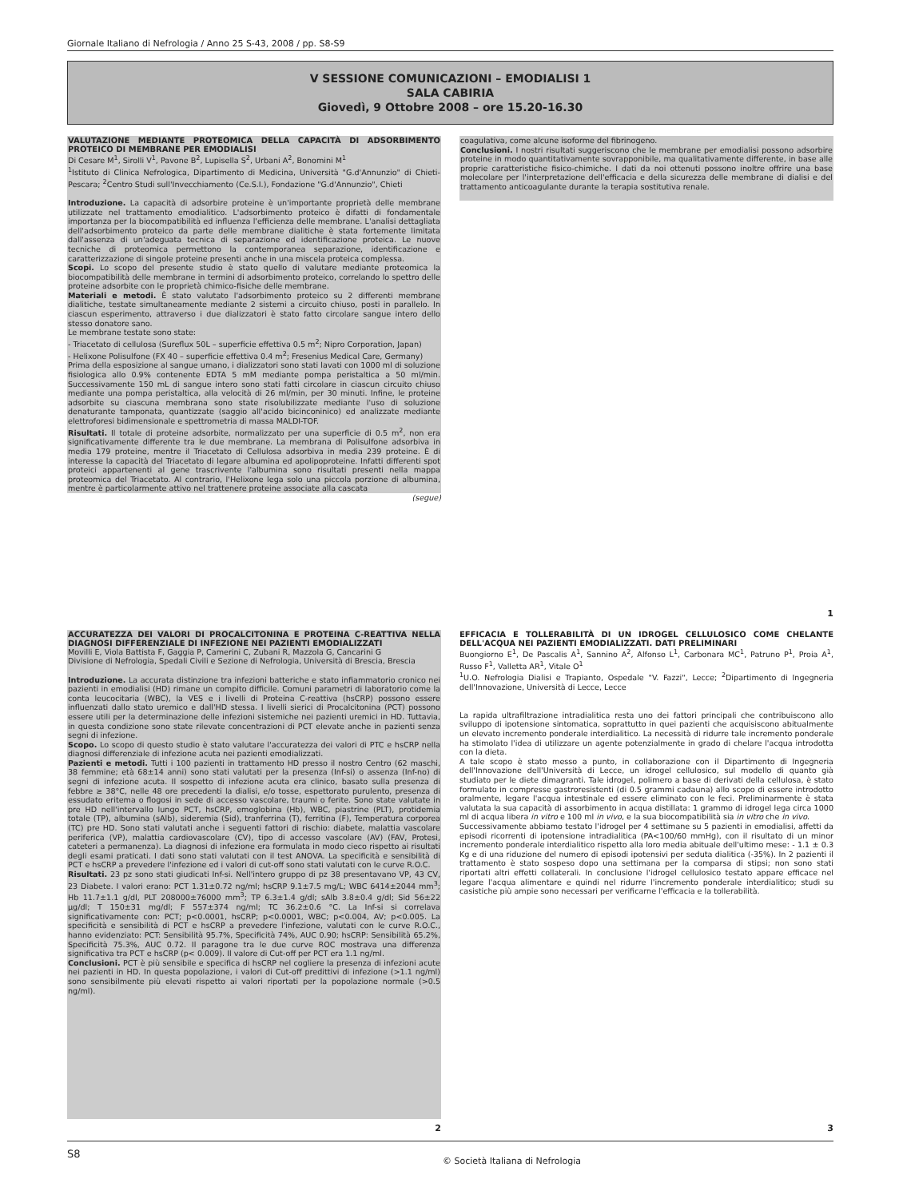Giornale Italiano di Nefrologia / Anno 25 S-43, 2008 / pp. S8-S9
V SESSIONE COMUNICAZIONI – EMODIALISI 1
SALA CABIRIA
Giovedì, 9 Ottobre 2008 – ore 15.20-16.30
VALUTAZIONE MEDIANTE PROTEOMICA DELLA CAPACITÀ DI ADSORBIMENTO PROTEICO DI MEMBRANE PER EMODIALISI
Di Cesare M<sup>1</sup>, Sirolli V<sup>1</sup>, Pavone B<sup>2</sup>, Lupisella S<sup>2</sup>, Urbani A<sup>2</sup>, Bonomini M<sup>1</sup>
<sup>1</sup> Istituto di Clinica Nefrologica, Dipartimento di Medicina, Università "G.d'Annunzio" di Chieti-Pescara; <sup>2</sup>Centro Studi sull'Invecchiamento (Ce.S.I.), Fondazione "G.d'Annunzio", Chieti
Introduzione. La capacità di adsorbire proteine è un'importante proprietà delle membrane utilizzate nel trattamento emodialitico. L'adsorbimento proteico è difatti di fondamentale importanza per la biocompatibilità ed influenza l'efficienza delle membrane. L'analisi dettagliata dell'adsorbimento proteico da parte delle membrane dialitiche è stata fortemente limitata dall'assenza di un'adeguata tecnica di separazione ed identificazione proteica. Le nuove tecniche di proteomica permettono la contemporanea separazione, identificazione e caratterizzazione di singole proteine presenti anche in una miscela proteica complessa.
Scopi. Lo scopo del presente studio è stato quello di valutare mediante proteomica la biocompatibilità delle membrane in termini di adsorbimento proteico, correlando lo spettro delle proteine adsorbite con le proprietà chimico-fisiche delle membrane.
Materiali e metodi. È stato valutato l'adsorbimento proteico su 2 differenti membrane dialitiche, testate simultaneamente mediante 2 sistemi a circuito chiuso, posti in parallelo. In ciascun esperimento, attraverso i due dializzatori è stato fatto circolare sangue intero dello stesso donatore sano.
Le membrane testate sono state:
- Triacetato di cellulosa (Sureflux 50L – superficie effettiva 0.5 m<sup>2</sup>; Nipro Corporation, Japan)
- Helixone Polisulfone (FX 40 – superficie effettiva 0.4 m<sup>2</sup>; Fresenius Medical Care, Germany)
Prima della esposizione al sangue umano, i dializzatori sono stati lavati con 1000 ml di soluzione fisiologica allo 0.9% contenente EDTA 5 mM mediante pompa peristaltica a 50 ml/min. Successivamente 150 mL di sangue intero sono stati fatti circolare in ciascun circuito chiuso mediante una pompa peristaltica, alla velocità di 26 ml/min, per 30 minuti. Infine, le proteine adsorbite su ciascuna membrana sono state risolubilizzate mediante l'uso di soluzione denaturante tamponata, quantizzate (saggio all'acido bicinconinico) ed analizzate mediante elettroforesi bidimensionale e spettrometria di massa MALDI-TOF.
Risultati. Il totale di proteine adsorbite, normalizzato per una superficie di 0.5 m<sup>2</sup>, non era significativamente differente tra le due membrane. La membrana di Polisulfone adsorbiva in media 179 proteine, mentre il Triacetato di Cellulosa adsorbiva in media 239 proteine. È di interesse la capacità del Triacetato di legare albumina ed apolipoproteine. Infatti differenti spot proteici appartenenti al gene trascrivente l'albumina sono risultati presenti nella mappa proteomica del Triacetato. Al contrario, l'Helixone lega solo una piccola porzione di albumina, mentre è particolarmente attivo nel trattenere proteine associate alla cascata
(segue)
coagulativa, come alcune isoforme del fibrinogeno.
Conclusioni. I nostri risultati suggeriscono che le membrane per emodialisi possono adsorbire proteine in modo quantitativamente sovrapponibile, ma qualitativamente differente, in base alle proprie caratteristiche fisico-chimiche. I dati da noi ottenuti possono inoltre offrire una base molecolare per l'interpretazione dell'efficacia e della sicurezza delle membrane di dialisi e del trattamento anticoagulante durante la terapia sostitutiva renale.
1
ACCURATEZZA DEI VALORI DI PROCALCITONINA E PROTEINA C-REATTIVA NELLA DIAGNOSI DIFFERENZIALE DI INFEZIONE NEI PAZIENTI EMODIALIZZATI
Movilli E, Viola Battista F, Gaggia P, Camerini C, Zubani R, Mazzola G, Cancarini G
Divisione di Nefrologia, Spedali Civili e Sezione di Nefrologia, Università di Brescia, Brescia
Introduzione. La accurata distinzione tra infezioni batteriche e stato infiammatorio cronico nei pazienti in emodialisi (HD) rimane un compito difficile. Comuni parametri di laboratorio come la conta leucocitaria (WBC), la VES e i livelli di Proteina C-reattiva (hsCRP) possono essere influenzati dallo stato uremico e dall'HD stessa. I livelli sierici di Procalcitonina (PCT) possono essere utili per la determinazione delle infezioni sistemiche nei pazienti uremici in HD. Tuttavia, in questa condizione sono state rilevate concentrazioni di PCT elevate anche in pazienti senza segni di infezione.
Scopo. Lo scopo di questo studio è stato valutare l'accuratezza dei valori di PTC e hsCRP nella diagnosi differenziale di infezione acuta nei pazienti emodializzati.
Pazienti e metodi. Tutti i 100 pazienti in trattamento HD presso il nostro Centro (62 maschi, 38 femmine; età 68±14 anni) sono stati valutati per la presenza (Inf-si) o assenza (Inf-no) di segni di infezione acuta. Il sospetto di infezione acuta era clinico, basato sulla presenza di febbre ≥ 38°C, nelle 48 ore precedenti la dialisi, e/o tosse, espettorato purulento, presenza di essudato eritema o flogosi in sede di accesso vascolare, traumi o ferite. Sono state valutate in pre HD nell'intervallo lungo PCT, hsCRP, emoglobina (Hb), WBC, piastrine (PLT), protidemia totale (TP), albumina (sAlb), sideremia (Sid), tranferrina (T), ferritina (F), Temperatura corporea (TC) pre HD. Sono stati valutati anche i seguenti fattori di rischio: diabete, malattia vascolare periferica (VP), malattia cardiovascolare (CV), tipo di accesso vascolare (AV) (FAV, Protesi, cateteri a permanenza). La diagnosi di infezione era formulata in modo cieco rispetto ai risultati degli esami praticati. I dati sono stati valutati con il test ANOVA. La specificità e sensibilità di PCT e hsCRP a prevedere l'infezione ed i valori di cut-off sono stati valutati con le curve R.O.C.
Risultati. 23 pz sono stati giudicati Inf-si. Nell'intero gruppo di pz 38 presentavano VP, 43 CV, 23 Diabete. I valori erano: PCT 1.31±0.72 ng/ml; hsCRP 9.1±7.5 mg/L; WBC 6414±2044 mm<sup>3</sup>; Hb 11.7±1.1 g/dl, PLT 208000±76000 mm<sup>3</sup>; TP 6.3±1.4 g/dl; sAlb 3.8±0.4 g/dl; Sid 56±22 µg/dl; T 150±31 mg/dl; F 557±374 ng/ml; TC 36.2±0.6 °C. La Inf-si si correlava significativamente con: PCT; p<0.0001, hsCRP; p<0.0001, WBC; p<0.004, AV; p<0.005. La specificità e sensibilità di PCT e hsCRP a prevedere l'infezione, valutati con le curve R.O.C., hanno evidenziato: PCT: Sensibilità 95.7%, Specificità 74%, AUC 0.90; hsCRP: Sensibilità 65.2%, Specificità 75.3%, AUC 0.72. Il paragone tra le due curve ROC mostrava una differenza significativa tra PCT e hsCRP (p< 0.009). Il valore di Cut-off per PCT era 1.1 ng/ml.
Conclusioni. PCT è più sensibile e specifica di hsCRP nel cogliere la presenza di infezioni acute nei pazienti in HD. In questa popolazione, i valori di Cut-off predittivi di infezione (>1.1 ng/ml) sono sensibilmente più elevati rispetto ai valori riportati per la popolazione normale (>0.5 ng/ml).
2
EFFICACIA E TOLLERABILITÀ DI UN IDROGEL CELLULOSICO COME CHELANTE DELL'ACQUA NEI PAZIENTI EMODIALIZZATI. DATI PRELIMINARI
Buongiorno E<sup>1</sup>, De Pascalis A<sup>1</sup>, Sannino A<sup>2</sup>, Alfonso L<sup>1</sup>, Carbonara MC<sup>1</sup>, Patruno P<sup>1</sup>, Proia A<sup>1</sup>, Russo F<sup>1</sup>, Valletta AR<sup>1</sup>, Vitale O<sup>1</sup>
<sup>1</sup> U.O. Nefrologia Dialisi e Trapianto, Ospedale "V. Fazzi", Lecce; <sup>2</sup>Dipartimento di Ingegneria dell'Innovazione, Università di Lecce, Lecce
La rapida ultrafiltrazione intradialitica resta uno dei fattori principali che contribuiscono allo sviluppo di ipotensione sintomatica, soprattutto in quei pazienti che acquisiscono abitualmente un elevato incremento ponderale interdialitico. La necessità di ridurre tale incremento ponderale ha stimolato l'idea di utilizzare un agente potenzialmente in grado di chelare l'acqua introdotta con la dieta.
A tale scopo è stato messo a punto, in collaborazione con il Dipartimento di Ingegneria dell'Innovazione dell'Università di Lecce, un idrogel cellulosico, sul modello di quanto già studiato per le diete dimagranti. Tale idrogel, polimero a base di derivati della cellulosa, è stato formulato in compresse gastroresistenti (di 0.5 grammi cadauna) allo scopo di essere introdotto oralmente, legare l'acqua intestinale ed essere eliminato con le feci. Preliminarmente è stata valutata la sua capacità di assorbimento in acqua distillata: 1 grammo di idrogel lega circa 1000 ml di acqua libera in vitro e 100 ml in vivo, e la sua biocompatibilità sia in vitro che in vivo.
Successivamente abbiamo testato l'idrogel per 4 settimane su 5 pazienti in emodialisi, affetti da episodi ricorrenti di ipotensione intradialitica (PA<100/60 mmHg), con il risultato di un minor incremento ponderale interdialitico rispetto alla loro media abituale dell'ultimo mese: - 1.1 ± 0.3 Kg e di una riduzione del numero di episodi ipotensivi per seduta dialitica (-35%). In 2 pazienti il trattamento è stato sospeso dopo una settimana per la comparsa di stipsi; non sono stati riportati altri effetti collaterali. In conclusione l'idrogel cellulosico testato appare efficace nel legare l'acqua alimentare e quindi nel ridurre l'incremento ponderale interdialitico; studi su casistiche più ampie sono necessari per verificarne l'efficacia e la tollerabilità.
3
S8 © Società Italiana di Nefrologia